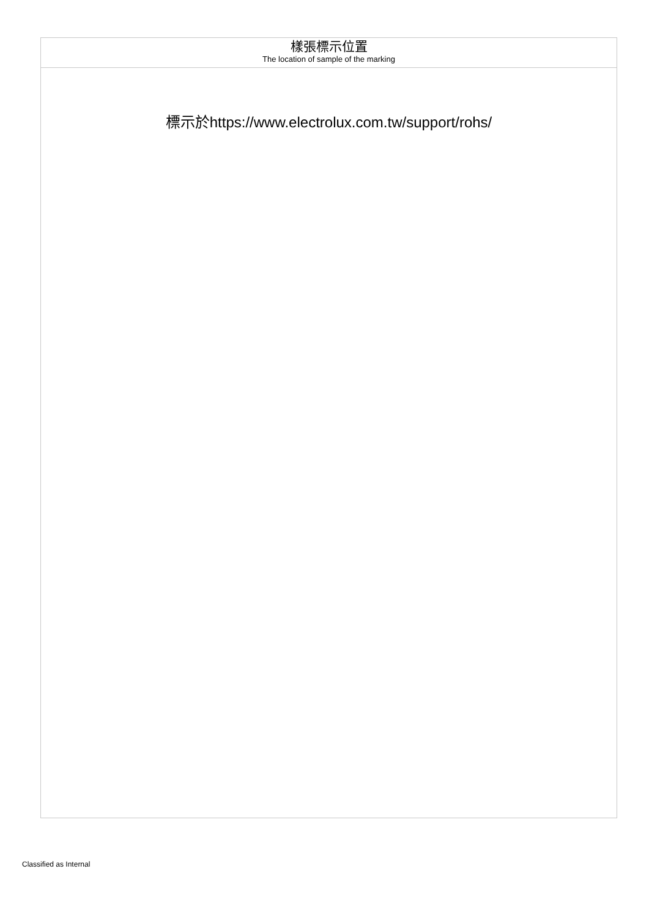| 樣張標示位置 The location of sample of the marking |
| 標示於https://www.electrolux.com.tw/support/rohs/ |
Classified as Internal